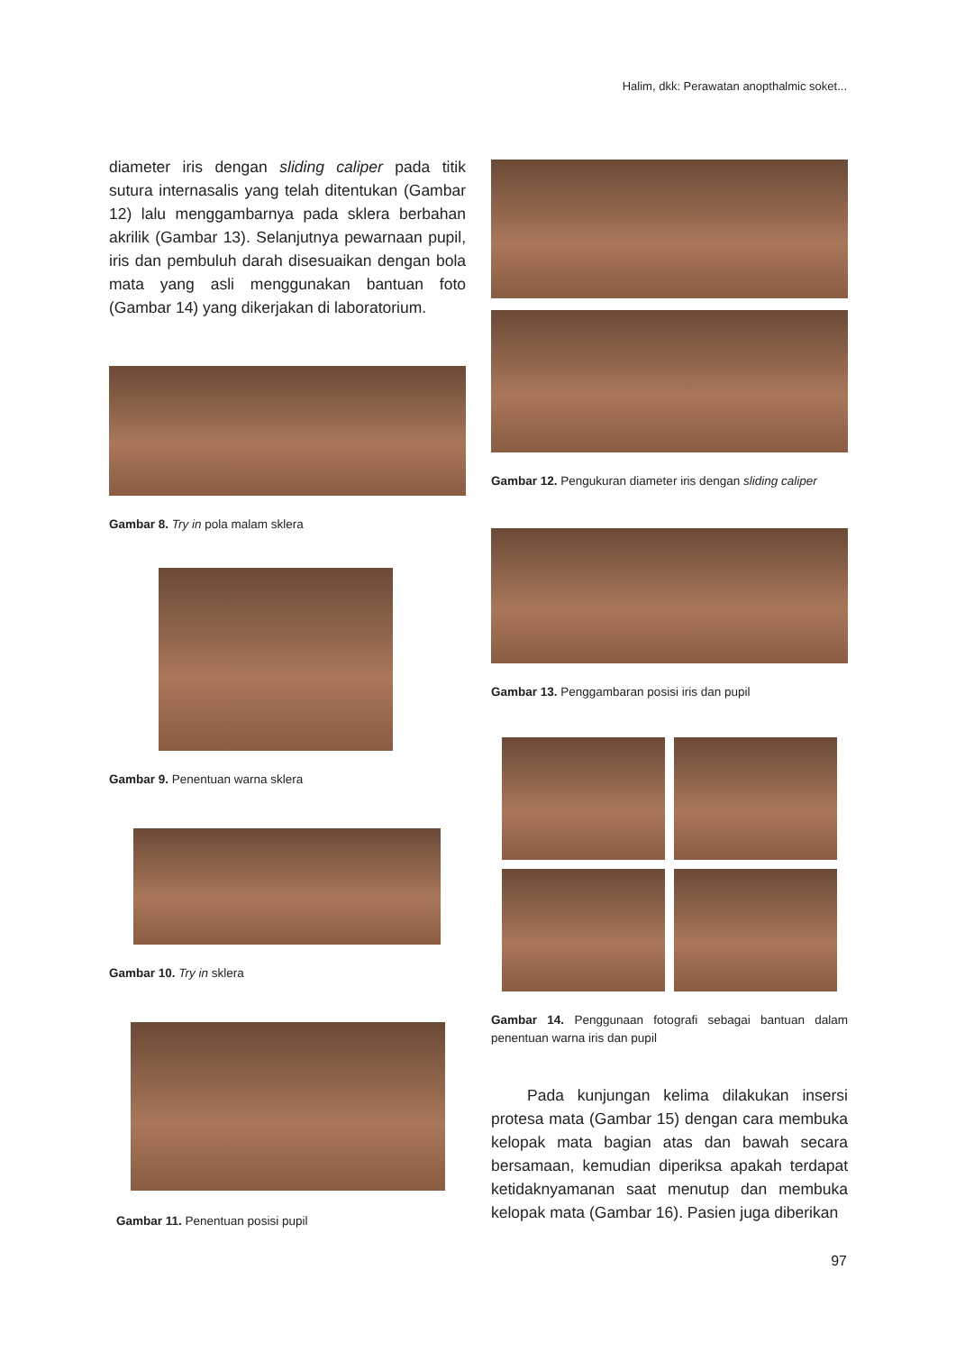Halim, dkk: Perawatan anopthalmic soket...
diameter iris dengan sliding caliper pada titik sutura internasalis yang telah ditentukan (Gambar 12) lalu menggambarnya pada sklera berbahan akrilik (Gambar 13). Selanjutnya pewarnaan pupil, iris dan pembuluh darah disesuaikan dengan bola mata yang asli menggunakan bantuan foto (Gambar 14) yang dikerjakan di laboratorium.
Gambar 8. Try in pola malam sklera
Gambar 9. Penentuan warna sklera
Gambar 10. Try in sklera
Gambar 11. Penentuan posisi pupil
Gambar 12. Pengukuran diameter iris dengan sliding caliper
Gambar 13. Penggambaran posisi iris dan pupil
Gambar 14. Penggunaan fotografi sebagai bantuan dalam penentuan warna iris dan pupil
Pada kunjungan kelima dilakukan insersi protesa mata (Gambar 15) dengan cara membuka kelopak mata bagian atas dan bawah secara bersamaan, kemudian diperiksa apakah terdapat ketidaknyamanan saat menutup dan membuka kelopak mata (Gambar 16). Pasien juga diberikan
97